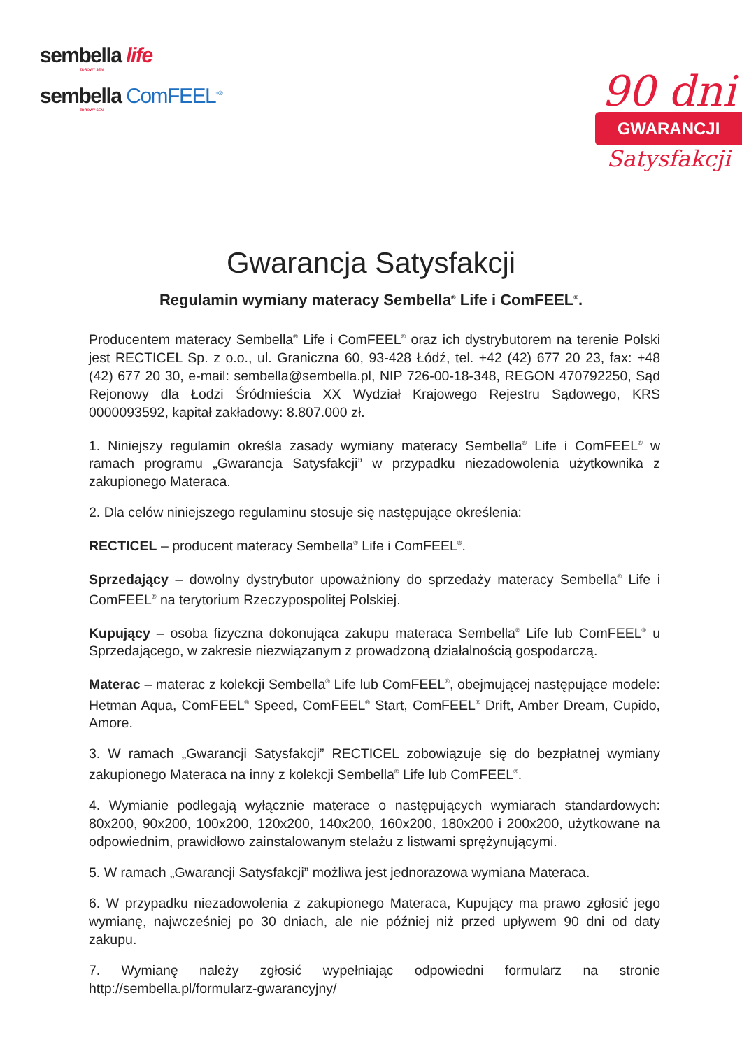sembella life
ZDROWY SEN
sembella ComFEEL<sup>+®</sup>
ZDROWY SEN
90 dni
GWARANCJI
Satysfakcji
Gwarancja Satysfakcji
Regulamin wymiany materacy Sembella<sup>®</sup> Life i ComFEEL<sup>®</sup>.
Producentem materacy Sembella<sup>®</sup> Life i ComFEEL<sup>®</sup> oraz ich dystrybutorem na terenie Polski jest RECTICEL Sp. z o.o., ul. Graniczna 60, 93-428 Łódź, tel. +42 (42) 677 20 23, fax: +48 (42) 677 20 30, e-mail: sembella@sembella.pl, NIP 726-00-18-348, REGON 470792250, Sąd Rejonowy dla Łodzi Śródmieścia XX Wydział Krajowego Rejestru Sądowego, KRS 0000093592, kapitał zakładowy: 8.807.000 zł.
1. Niniejszy regulamin określa zasady wymiany materacy Sembella<sup>®</sup> Life i ComFEEL<sup>®</sup> w ramach programu „Gwarancja Satysfakcji” w przypadku niezadowolenia użytkownika z zakupionego Materaca.
2. Dla celów niniejszego regulaminu stosuje się następujące określenia:
RECTICEL – producent materacy Sembella<sup>®</sup> Life i ComFEEL<sup>®</sup>.
Sprzedający – dowolny dystrybutor upoważniony do sprzedaży materacy Sembella<sup>®</sup> Life i ComFEEL<sup>®</sup> na terytorium Rzeczypospolitej Polskiej.
Kupujący – osoba fizyczna dokonująca zakupu materaca Sembella<sup>®</sup> Life lub ComFEEL<sup>®</sup> u Sprzedającego, w zakresie niezwiązanym z prowadzoną działalnością gospodarczą.
Materac – materac z kolekcji Sembella<sup>®</sup> Life lub ComFEEL<sup>®</sup>, obejmującej następujące modele: Hetman Aqua, ComFEEL<sup>®</sup> Speed, ComFEEL<sup>®</sup> Start, ComFEEL<sup>®</sup> Drift, Amber Dream, Cupido, Amore.
3. W ramach „Gwarancji Satysfakcji” RECTICEL zobowiązuje się do bezpłatnej wymiany zakupionego Materaca na inny z kolekcji Sembella<sup>®</sup> Life lub ComFEEL<sup>®</sup>.
4. Wymianie podlegają wyłącznie materace o następujących wymiarach standardowych: 80x200, 90x200, 100x200, 120x200, 140x200, 160x200, 180x200 i 200x200, użytkowane na odpowiednim, prawidłowo zainstalowanym stelażu z listwami sprężynującymi.
5. W ramach „Gwarancji Satysfakcji” możliwa jest jednorazowa wymiana Materaca.
6. W przypadku niezadowolenia z zakupionego Materaca, Kupujący ma prawo zgłosić jego wymianę, najwcześniej po 30 dniach, ale nie później niż przed upływem 90 dni od daty zakupu.
7. Wymianę należy zgłosić wypełniając odpowiedni formularz na stronie http://sembella.pl/formularz-gwarancyjny/